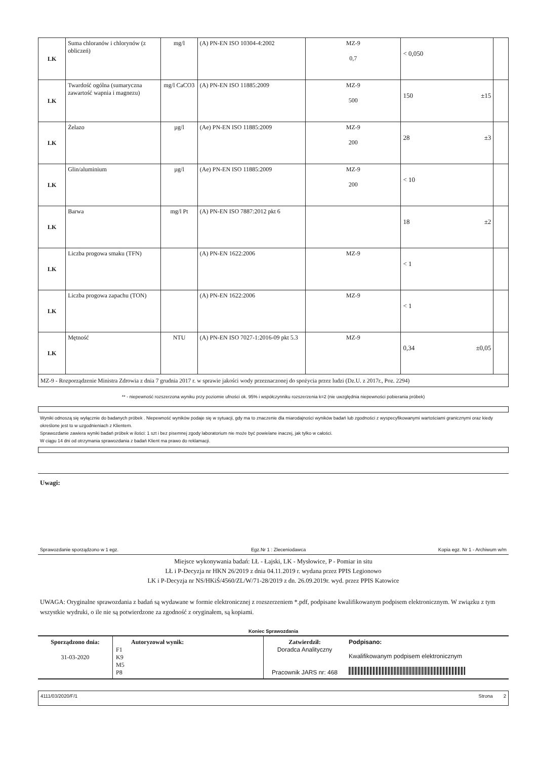| LK | Suma chloranów i chlorynów (z obliczeń) | mg/l | (A) PN-EN ISO 10304-4:2002 | MZ-9 0,7 | < 0,050 | |
| LK | Twardość ogólna (sumaryczna zawartość wapnia i magnezu) | mg/l CaCO3 | (A) PN-EN ISO 11885:2009 | MZ-9 500 | 150 ±15 | |
| LK | Żelazo | µg/l | (Ae) PN-EN ISO 11885:2009 | MZ-9 200 | 28 ±3 | |
| LK | Glin/aluminium | µg/l | (Ae) PN-EN ISO 11885:2009 | MZ-9 200 | < 10 | |
| LK | Barwa | mg/l Pt | (A) PN-EN ISO 7887:2012 pkt 6 | | 18 ±2 | |
| LK | Liczba progowa smaku (TFN) | | (A) PN-EN 1622:2006 | MZ-9 | < 1 | |
| LK | Liczba progowa zapachu (TON) | | (A) PN-EN 1622:2006 | MZ-9 | < 1 | |
| LK | Mętność | NTU | (A) PN-EN ISO 7027-1:2016-09 pkt 5.3 | MZ-9 | 0,34 ±0,05 | |
MZ-9 - Rozporządzenie Ministra Zdrowia z dnia 7 grudnia 2017 r. w sprawie jakości wody przeznaczonej do spożycia przez ludzi (Dz.U. z 2017r., Poz. 2294)
** - niepewność rozszerzona wyniku przy poziomie ufności ok. 95% i współczynniku rozszerzenia k=2 (nie uwzględnia niepewności pobierania próbek)
Wyniki odnoszą się wyłącznie do badanych próbek . Niepewność wyników podaje się w sytuacji, gdy ma to znaczenie dla miarodajności wyników badań lub zgodności z wyspecyfikowanymi wartościami granicznymi oraz kiedy określone jest to w uzgodnieniach z Klientem.
Sprawozdanie zawiera wyniki badań próbek w ilości: 1 szt i bez pisemnej zgody laboratorium nie może być powielane inaczej, jak tylko w całości.
W ciągu 14 dni od otrzymania sprawozdania z badań Klient ma prawo do reklamacji.
Uwagi:
Sprawozdanie sporządzono w 1 egz. Egz.Nr 1 : Zleceniodawca Kopia egz. Nr 1 - Archiwum w/m
Miejsce wykonywania badań: LŁ - Łajski, LK - Mysłowice, P - Pomiar in situ
LŁ i P-Decyzja nr HKN 26/2019 z dnia 04.11.2019 r. wydana przez PPIS Legionowo
LK i P-Decyzja nr NS/HKiŚ/4560/ZL/W/71-28/2019 z dn. 26.09.2019r. wyd. przez PPIS Katowice
UWAGA: Oryginalne sprawozdania z badań są wydawane w formie elektronicznej z rozszerzeniem *.pdf, podpisane kwalifikowanym podpisem elektronicznym. W związku z tym wszystkie wydruki, o ile nie są potwierdzone za zgodność z oryginałem, są kopiami.
Koniec Sprawozdania
| Sporządzono dnia: 31-03-2020 | Autoryzował wynik: F1 K9 M5 P8 | Zatwierdził: Doradca Analityczny Pracownik JARS nr: 468 | Podpisano: Kwalifikowanym podpisem elektronicznym |
4111/03/2020/F/1 Strona 2